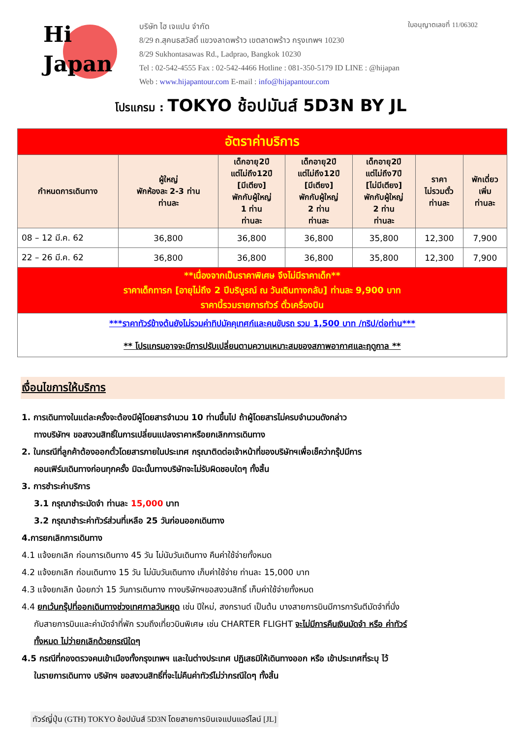Hi
Japan
บริษัท ไฮ เจแปน จำกัด
8/29 ถ.สุคนธสวัสดิ์ แขวงลาดพร้าว เขตลาดพร้าว กรุงเทพฯ 10230
8/29 Sukhontasawas Rd., Ladprao, Bangkok 10230
Tel : 02-542-4555 Fax : 02-542-4466 Hotline : 081-350-5179 ID LINE : @hijapan
Web : www.hijapantour.com E-mail : info@hijapantour.com
ใบอนุญาตเลขที่ 11/06302
โปรแกรม : TOKYO ช้อปมันส์ 5D3N BY JL
| อัตราค่าบริการ | | | | | | |
| กำหนดการเดินทาง | ผู้ใหญ่ พักห้องละ 2-3 ท่าน ท่านละ | เด็กอายุ2ปี แต่ไม่ถึง12ปี [มีเตียง] พักกับผู้ใหญ่ 1 ท่าน ท่านละ | เด็กอายุ2ปี แต่ไม่ถึง12ปี [มีเตียง] พักกับผู้ใหญ่ 2 ท่าน ท่านละ | เด็กอายุ2ปี แต่ไม่ถึง7ปี [ไม่มีเตียง] พักกับผู้ใหญ่ 2 ท่าน ท่านละ | ราคา ไม่รวมตั๋ว ท่านละ | พักเดี่ยว เพิ่ม ท่านละ |
| 08 – 12 มี.ค. 62 | 36,800 | 36,800 | 36,800 | 35,800 | 12,300 | 7,900 |
| 22 – 26 มี.ค. 62 | 36,800 | 36,800 | 36,800 | 35,800 | 12,300 | 7,900 |
| **เนื่องจากเป็นราคาพิเศษ จึงไม่มีราคาเด็ก** ราคาเด็กทารก [อายุไม่ถึง 2 ปีบริบูรณ์ ณ วันเดินทางกลับ] ท่านละ 9,900 บาท ราคานี้รวมรายการทัวร์ ตั๋วเครื่องบิน | | | | | | |
| ***ราคาทัวร์ข้างต้นยังไม่รวมค่าทิปมัคคุเทศก์และคนขับรถ รวม 1,500 บาท /ทริป/ต่อท่าน*** ** โปรแกรมอาจจะมีการปรับเปลี่ยนตามความเหมาะสมของสภาพอากาศและฤดูกาล ** | | | | | | |
เงื่อนไขการให้บริการ
1. การเดินทางในแต่ละครั้งจะต้องมีผู้โดยสารจำนวน 10 ท่านขึ้นไป ถ้าผู้โดยสารไม่ครบจำนวนดังกล่าว
ทางบริษัทฯ ขอสงวนสิทธิ์ในการเปลี่ยนแปลงราคาหรือยกเลิกการเดินทาง
2. ในกรณีที่ลูกค้าต้องออกตั๋วโดยสารภายในประเทศ กรุณาติดต่อเจ้าหน้าที่ของบริษัทฯเพื่อเช็คว่ากรุ๊ปมีการ
คอนเฟิร์มเดินทางก่อนทุกครั้ง มิฉะนั้นทางบริษัทจะไม่รับผิดชอบใดๆ ทั้งสิ้น
3. การชำระค่าบริการ
3.1 กรุณาชำระมัดจำ ท่านละ 15,000 บาท
3.2 กรุณาชำระค่าทัวร์ส่วนที่เหลือ 25 วันก่อนออกเดินทาง
4.การยกเลิกการเดินทาง
4.1 แจ้งยกเลิก ก่อนการเดินทาง 45 วัน ไม่นับวันเดินทาง คืนค่าใช้จ่ายทั้งหมด
4.2 แจ้งยกเลิก ก่อนเดินทาง 15 วัน ไม่นับวันเดินทาง เก็บค่าใช้จ่าย ท่านละ 15,000 บาท
4.3 แจ้งยกเลิก น้อยกว่า 15 วันการเดินทาง ทางบริษัทฯขอสงวนสิทธิ์ เก็บค่าใช้จ่ายทั้งหมด
4.4 ยกเว้นกรุ๊ปที่ออกเดินทางช่วงเทศกาลวันหยุด เช่น ปีใหม่, สงกรานต์ เป็นต้น บางสายการบินมีการการันตีมัดจำที่นั่ง
กับสายการบินและค่ามัดจำที่พัก รวมถึงเที่ยวบินพิเศษ เช่น CHARTER FLIGHT จะไม่มีการคืนเงินมัดจำ หรือ ค่าทัวร์
ทั้งหมด ไม่ว่ายกเลิกด้วยกรณีใดๆ
4.5 กรณีที่กองตรวจคนเข้าเมืองทั้งกรุงเทพฯ และในต่างประเทศ ปฏิเสธมิให้เดินทางออก หรือ เข้าประเทศที่ระบุ ไว้
ในรายการเดินทาง บริษัทฯ ขอสงวนสิทธิ์ที่จะไม่คืนค่าทัวร์ไม่ว่ากรณีใดๆ ทั้งสิ้น
ทัวร์ญี่ปุ่น (GTH) TOKYO ช้อปมันส์ 5D3N โดยสายการบินเจแปนแอร์ไลน์ [JL]